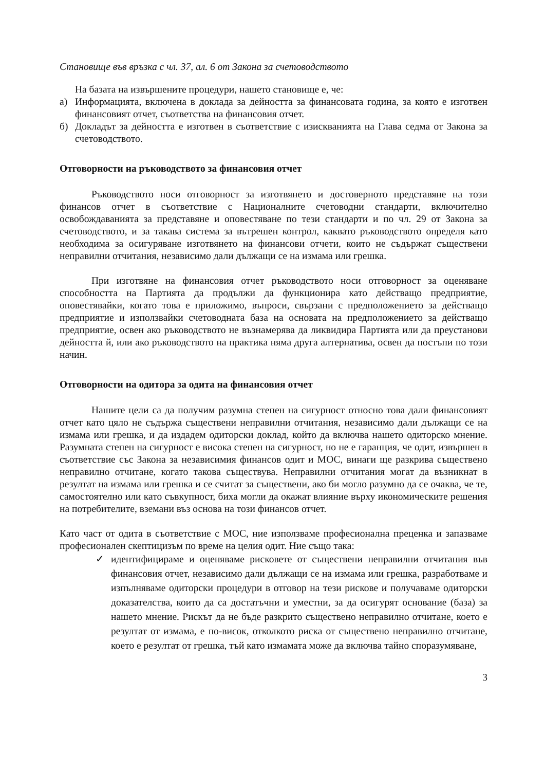Становище във връзка с чл. 37, ал. 6 от Закона за счетоводството
На базата на извършените процедури, нашето становище е, че:
а) Информацията, включена в доклада за дейността за финансовата година, за която е изготвен финансовият отчет, съответства на финансовия отчет.
б) Докладът за дейността е изготвен в съответствие с изискванията на Глава седма от Закона за счетоводството.
Отговорности на ръководството за финансовия отчет
Ръководството носи отговорност за изготвянето и достоверното представяне на този финансов отчет в съответствие с Националните счетоводни стандарти, включително освобождаванията за представяне и оповестяване по тези стандарти и по чл. 29 от Закона за счетоводството, и за такава система за вътрешен контрол, каквато ръководството определя като необходима за осигуряване изготвянето на финансови отчети, които не съдържат съществени неправилни отчитания, независимо дали дължащи се на измама или грешка.
При изготвяне на финансовия отчет ръководството носи отговорност за оценяване способността на Партията да продължи да функционира като действащо предприятие, оповестявайки, когато това е приложимо, въпроси, свързани с предположението за действащо предприятие и използвайки счетоводната база на основата на предположението за действащо предприятие, освен ако ръководството не възнамерява да ликвидира Партията или да преустанови дейността й, или ако ръководството на практика няма друга алтернатива, освен да постъпи по този начин.
Отговорности на одитора за одита на финансовия отчет
Нашите цели са да получим разумна степен на сигурност относно това дали финансовият отчет като цяло не съдържа съществени неправилни отчитания, независимо дали дължащи се на измама или грешка, и да издадем одиторски доклад, който да включва нашето одиторско мнение. Разумната степен на сигурност е висока степен на сигурност, но не е гаранция, че одит, извършен в съответствие със Закона за независимия финансов одит и МОС, винаги ще разкрива съществено неправилно отчитане, когато такова съществува. Неправилни отчитания могат да възникнат в резултат на измама или грешка и се считат за съществени, ако би могло разумно да се очаква, че те, самостоятелно или като съвкупност, биха могли да окажат влияние върху икономическите решения на потребителите, вземани въз основа на този финансов отчет.
Като част от одита в съответствие с МОС, ние използваме професионална преценка и запазваме професионален скептицизъм по време на целия одит. Ние също така:
✓ идентифицираме и оценяваме рисковете от съществени неправилни отчитания във финансовия отчет, независимо дали дължащи се на измама или грешка, разработваме и изпълняваме одиторски процедури в отговор на тези рискове и получаваме одиторски доказателства, които да са достатъчни и уместни, за да осигурят основание (база) за нашето мнение. Рискът да не бъде разкрито съществено неправилно отчитане, което е резултат от измама, е по-висок, отколкото риска от съществено неправилно отчитане, което е резултат от грешка, тъй като измамата може да включва тайно споразумяване,
3